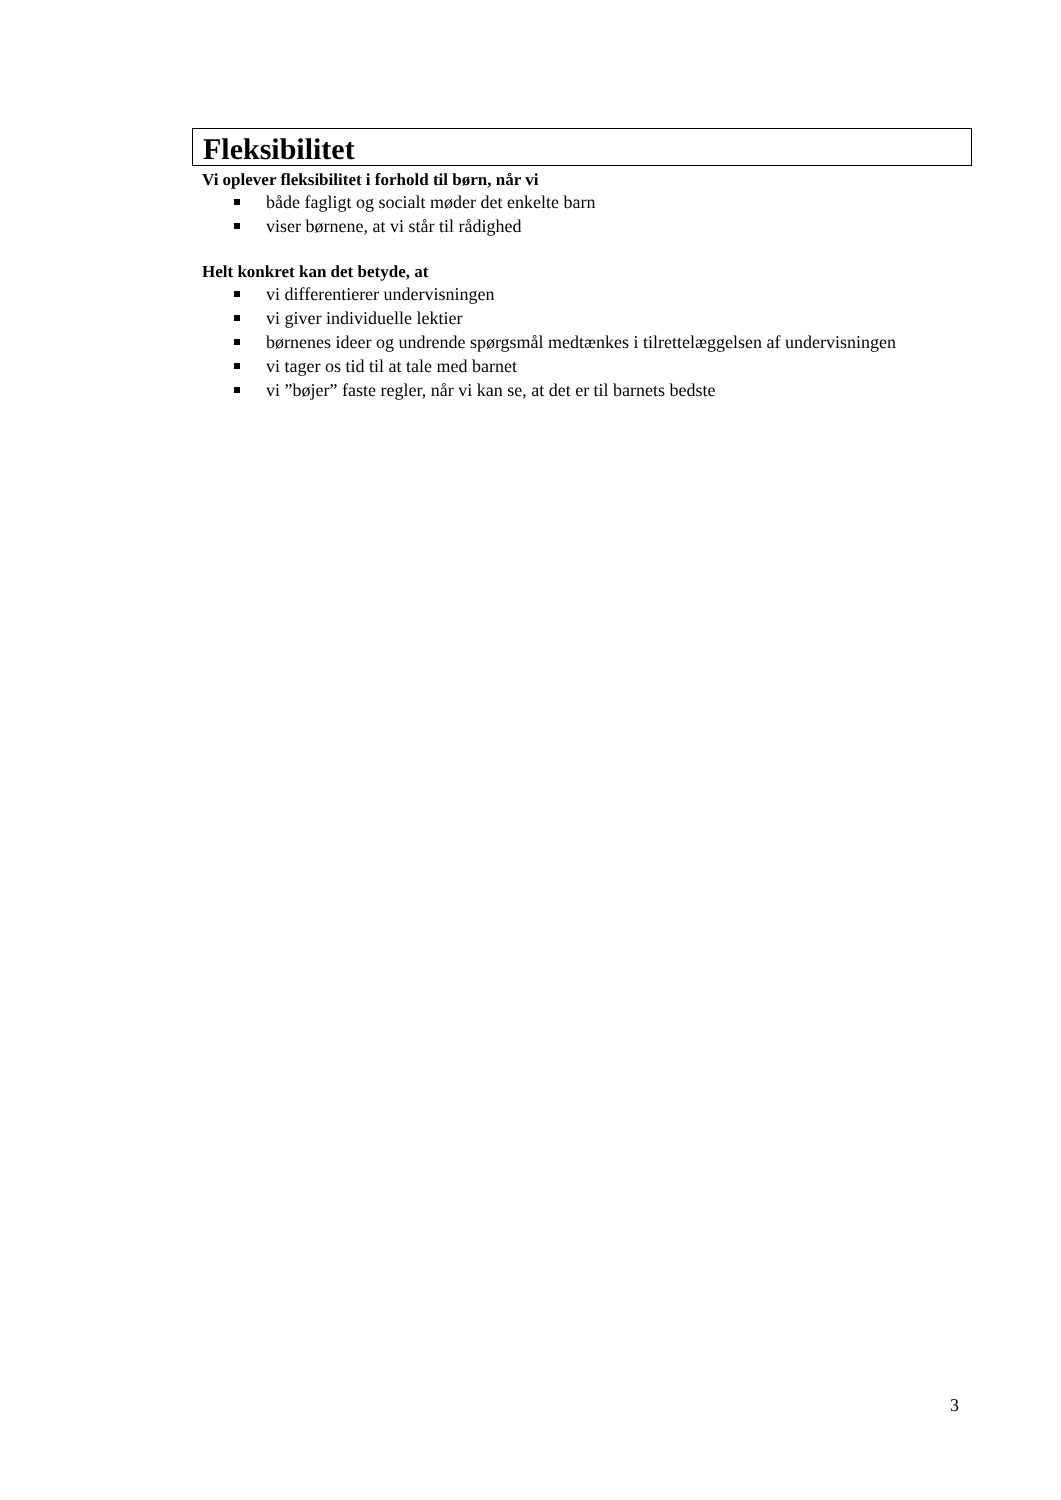Fleksibilitet
Vi oplever fleksibilitet i forhold til børn, når vi
både fagligt og socialt møder det enkelte barn
viser børnene, at vi står til rådighed
Helt konkret kan det betyde, at
vi differentierer undervisningen
vi giver individuelle lektier
børnenes ideer og undrende spørgsmål medtænkes i tilrettelæggelsen af undervisningen
vi tager os tid til at tale med barnet
vi ”bøjer” faste regler, når vi kan se, at det er til barnets bedste
3